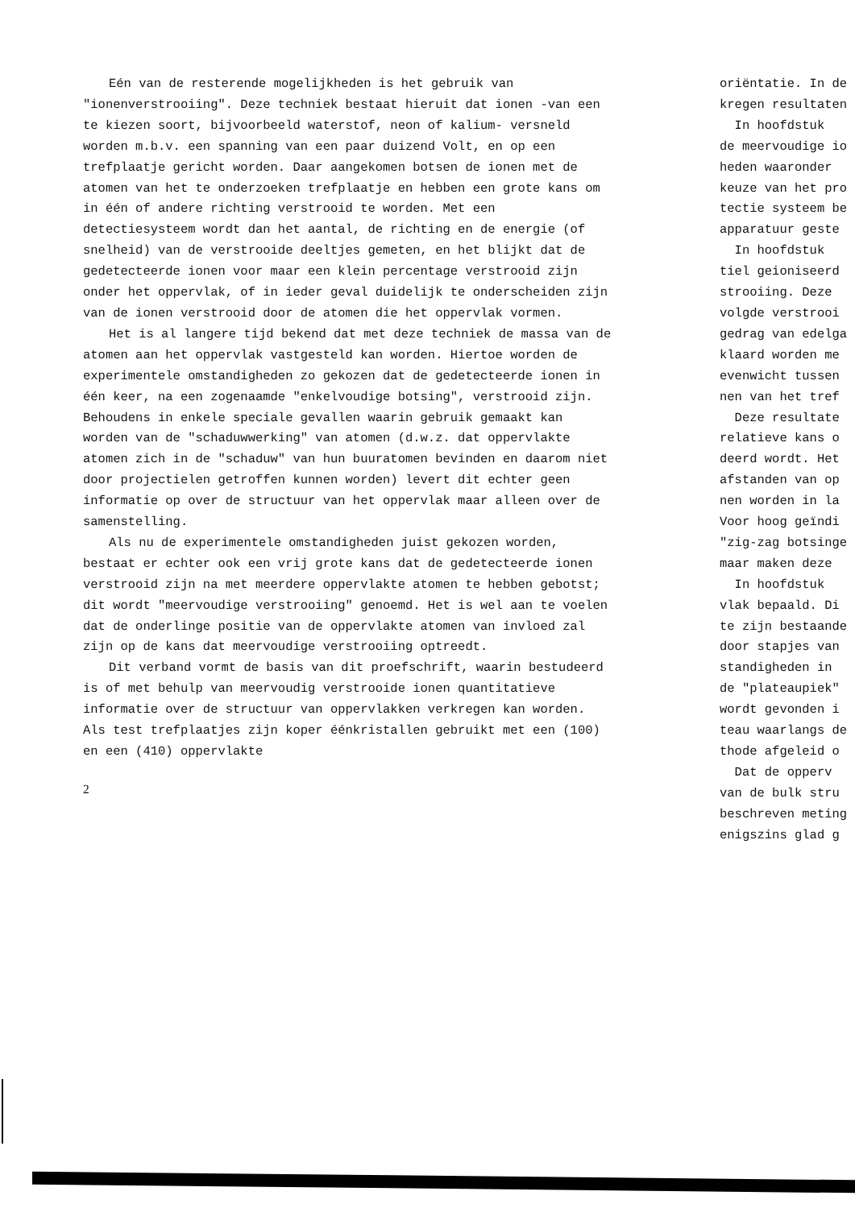Eén van de resterende mogelijkheden is het gebruik van "ionenverstrooiing". Deze techniek bestaat hieruit dat ionen -van een te kiezen soort, bijvoorbeeld waterstof, neon of kalium- versneld worden m.b.v. een spanning van een paar duizend Volt, en op een trefplaatje gericht worden. Daar aangekomen botsen de ionen met de atomen van het te onderzoeken trefplaatje en hebben een grote kans om in één of andere richting verstrooid te worden. Met een detectiesysteem wordt dan het aantal, de richting en de energie (of snelheid) van de verstrooide deeltjes gemeten, en het blijkt dat de gedetecteerde ionen voor maar een klein percentage verstrooid zijn onder het oppervlak, of in ieder geval duidelijk te onderscheiden zijn van de ionen verstrooid door de atomen die het oppervlak vormen.
Het is al langere tijd bekend dat met deze techniek de massa van de atomen aan het oppervlak vastgesteld kan worden. Hiertoe worden de experimentele omstandigheden zo gekozen dat de gedetecteerde ionen in één keer, na een zogenaamde "enkelvoudige botsing", verstrooid zijn. Behoudens in enkele speciale gevallen waarin gebruik gemaakt kan worden van de "schaduwwerking" van atomen (d.w.z. dat oppervlakte atomen zich in de "schaduw" van hun buuratomen bevinden en daarom niet door projectielen getroffen kunnen worden) levert dit echter geen informatie op over de structuur van het oppervlak maar alleen over de samenstelling.
Als nu de experimentele omstandigheden juist gekozen worden, bestaat er echter ook een vrij grote kans dat de gedetecteerde ionen verstrooid zijn na met meerdere oppervlakte atomen te hebben gebotst; dit wordt "meervoudige verstrooiing" genoemd. Het is wel aan te voelen dat de onderlinge positie van de oppervlakte atomen van invloed zal zijn op de kans dat meervoudige verstrooiing optreedt.
Dit verband vormt de basis van dit proefschrift, waarin bestudeerd is of met behulp van meervoudig verstrooide ionen quantitatieve informatie over de structuur van oppervlakken verkregen kan worden. Als test trefplaatjes zijn koper éénkristallen gebruikt met een (100) en een (410) oppervlakte
2
oriëntatie. In de
kregen resultaten
In hoofdstuk
de meervoudige io
heden waaronder
keuze van het pro
tectie systeem be
apparatuur geste
In hoofdstuk
tiel geioniseerd
strooiing. Deze
volgde verstrooi
gedrag van edelga
klaard worden me
evenwicht tussen
nen van het tref
Deze resultate
relatieve kans o
deerd wordt. Het
afstanden van op
nen worden in la
Voor hoog geïndi
"zig-zag botsinge
maar maken deze
In hoofdstuk
vlak bepaald. Di
te zijn bestaande
door stapjes van
standigheden in
de "plateaupiek"
wordt gevonden i
teau waarlangs de
thode afgeleid o
Dat de opperv
van de bulk stru
beschreven meting
enigszins glad g